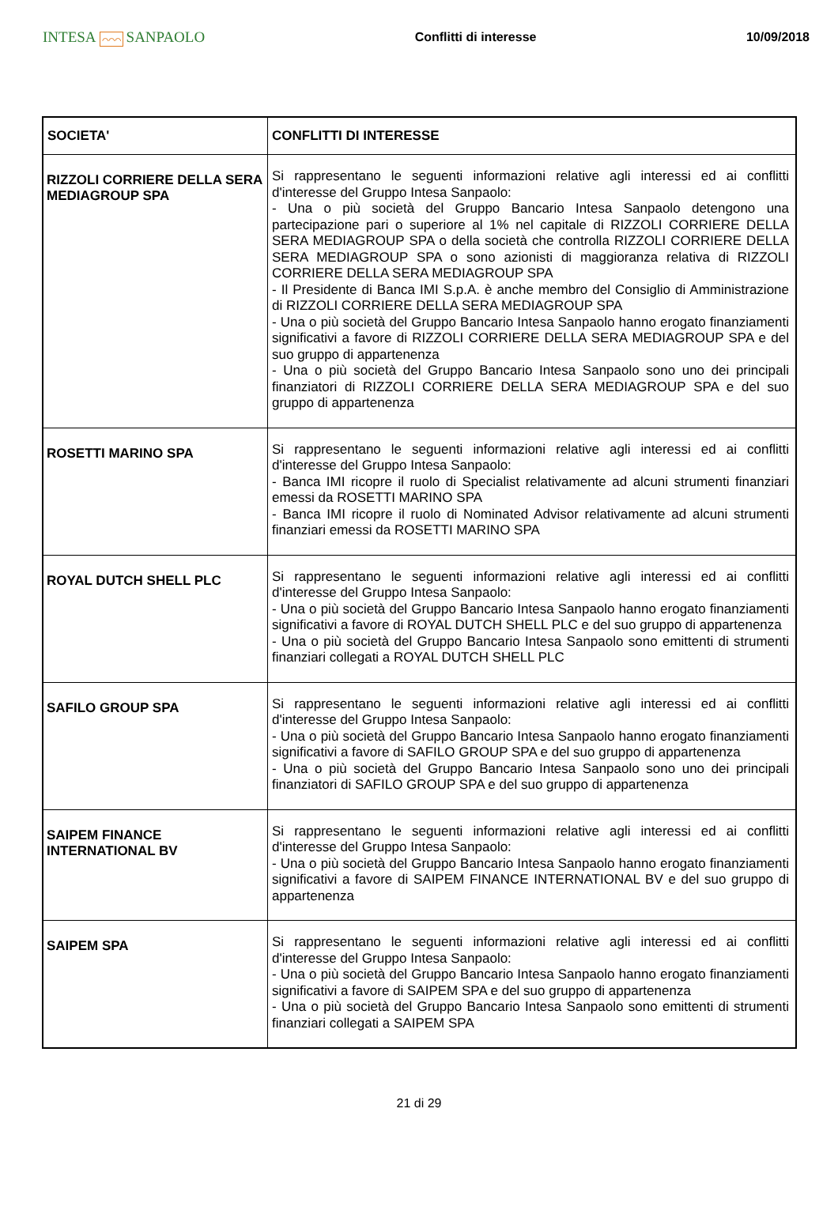INTESA ⌒⌒⌒ SANPAOLO
Conflitti di interesse 10/09/2018
| SOCIETA' | CONFLITTI DI INTERESSE |
| --- | --- |
| RIZZOLI CORRIERE DELLA SERA MEDIAGROUP SPA | Si rappresentano le seguenti informazioni relative agli interessi ed ai conflitti d'interesse del Gruppo Intesa Sanpaolo: - Una o più società del Gruppo Bancario Intesa Sanpaolo detengono una partecipazione pari o superiore al 1% nel capitale di RIZZOLI CORRIERE DELLA SERA MEDIAGROUP SPA o della società che controlla RIZZOLI CORRIERE DELLA SERA MEDIAGROUP SPA o sono azionisti di maggioranza relativa di RIZZOLI CORRIERE DELLA SERA MEDIAGROUP SPA - Il Presidente di Banca IMI S.p.A. è anche membro del Consiglio di Amministrazione di RIZZOLI CORRIERE DELLA SERA MEDIAGROUP SPA - Una o più società del Gruppo Bancario Intesa Sanpaolo hanno erogato finanziamenti significativi a favore di RIZZOLI CORRIERE DELLA SERA MEDIAGROUP SPA e del suo gruppo di appartenenza - Una o più società del Gruppo Bancario Intesa Sanpaolo sono uno dei principali finanziatori di RIZZOLI CORRIERE DELLA SERA MEDIAGROUP SPA e del suo gruppo di appartenenza |
| ROSETTI MARINO SPA | Si rappresentano le seguenti informazioni relative agli interessi ed ai conflitti d'interesse del Gruppo Intesa Sanpaolo: - Banca IMI ricopre il ruolo di Specialist relativamente ad alcuni strumenti finanziari emessi da ROSETTI MARINO SPA - Banca IMI ricopre il ruolo di Nominated Advisor relativamente ad alcuni strumenti finanziari emessi da ROSETTI MARINO SPA |
| ROYAL DUTCH SHELL PLC | Si rappresentano le seguenti informazioni relative agli interessi ed ai conflitti d'interesse del Gruppo Intesa Sanpaolo: - Una o più società del Gruppo Bancario Intesa Sanpaolo hanno erogato finanziamenti significativi a favore di ROYAL DUTCH SHELL PLC e del suo gruppo di appartenenza - Una o più società del Gruppo Bancario Intesa Sanpaolo sono emittenti di strumenti finanziari collegati a ROYAL DUTCH SHELL PLC |
| SAFILO GROUP SPA | Si rappresentano le seguenti informazioni relative agli interessi ed ai conflitti d'interesse del Gruppo Intesa Sanpaolo: - Una o più società del Gruppo Bancario Intesa Sanpaolo hanno erogato finanziamenti significativi a favore di SAFILO GROUP SPA e del suo gruppo di appartenenza - Una o più società del Gruppo Bancario Intesa Sanpaolo sono uno dei principali finanziatori di SAFILO GROUP SPA e del suo gruppo di appartenenza |
| SAIPEM FINANCE INTERNATIONAL BV | Si rappresentano le seguenti informazioni relative agli interessi ed ai conflitti d'interesse del Gruppo Intesa Sanpaolo: - Una o più società del Gruppo Bancario Intesa Sanpaolo hanno erogato finanziamenti significativi a favore di SAIPEM FINANCE INTERNATIONAL BV e del suo gruppo di appartenenza |
| SAIPEM SPA | Si rappresentano le seguenti informazioni relative agli interessi ed ai conflitti d'interesse del Gruppo Intesa Sanpaolo: - Una o più società del Gruppo Bancario Intesa Sanpaolo hanno erogato finanziamenti significativi a favore di SAIPEM SPA e del suo gruppo di appartenenza - Una o più società del Gruppo Bancario Intesa Sanpaolo sono emittenti di strumenti finanziari collegati a SAIPEM SPA |
21 di 29